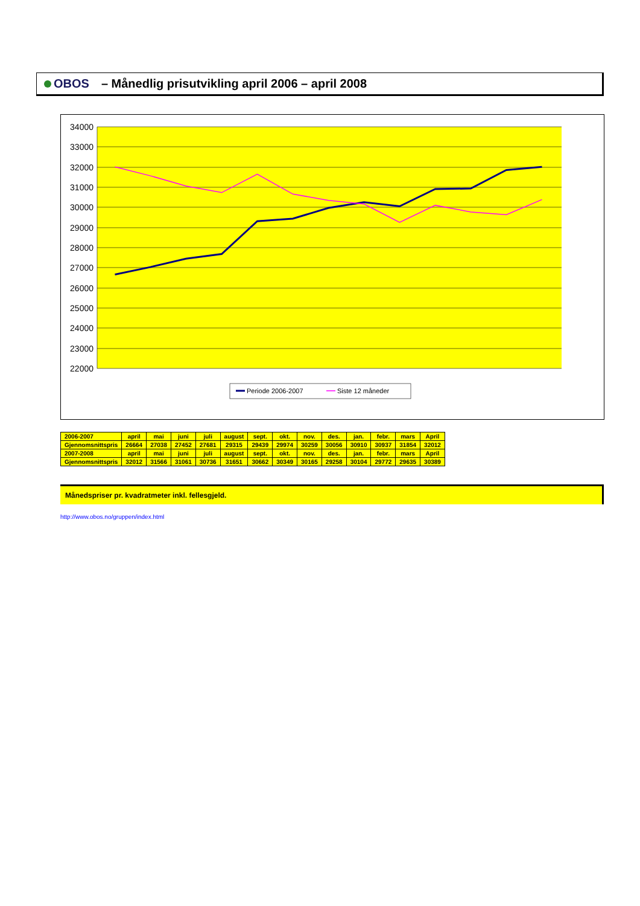OBOS
– Månedlig prisutvikling april 2006 – april 2008
34000
33000
32000
31000
30000
29000
28000
27000
26000
25000
24000
23000
22000
Periode 2006-2007
Siste 12 måneder
| 2006-2007 | april | mai | juni | juli | august | sept. | okt. | nov. | des. | jan. | febr. | mars | April |
| Gjennomsnittspris | 26664 | 27038 | 27452 | 27681 | 29315 | 29439 | 29974 | 30259 | 30056 | 30910 | 30937 | 31854 | 32012 |
| 2007-2008 | april | mai | juni | juli | august | sept. | okt. | nov. | des. | jan. | febr. | mars | April |
| Gjennomsnittspris | 32012 | 31566 | 31061 | 30736 | 31651 | 30662 | 30349 | 30165 | 29258 | 30104 | 29772 | 29635 | 30389 |
Månedspriser pr. kvadratmeter inkl. fellesgjeld.
http://www.obos.no/gruppen/index.html